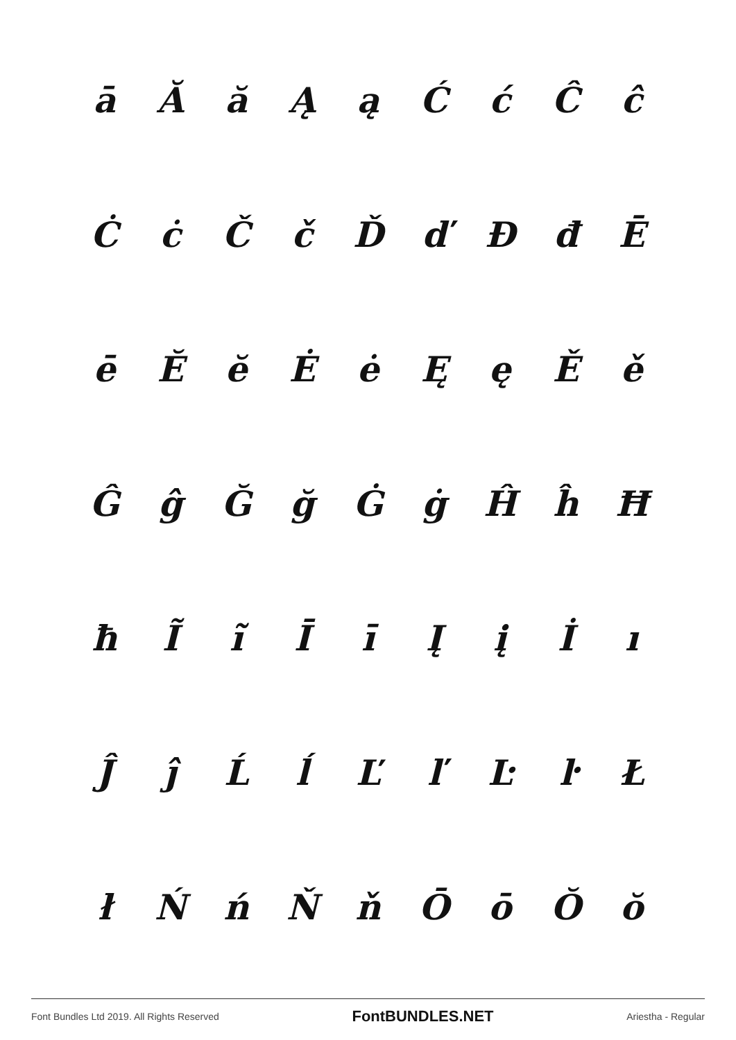ā Ă ă Ą ą Ć ć Ĉ ĉ
Ċ ċ Č č Ď ď Đ đ Ē
ē Ĕ ĕ Ė ė Ę ę Ě ě
Ĝ ĝ Ğ ğ Ġ ġ Ĥ ĥ Ħ
ħ Ĩ ĩ Ī ī Į į İ ı
Ĵ ĵ Ĺ ĺ Ľ ľ Ŀ ŀ Ł
ł Ń ń Ň ň Ō ō Ŏ ŏ
Font Bundles Ltd 2019. All Rights Reserved FontBUNDLES.NET Ariestha - Regular